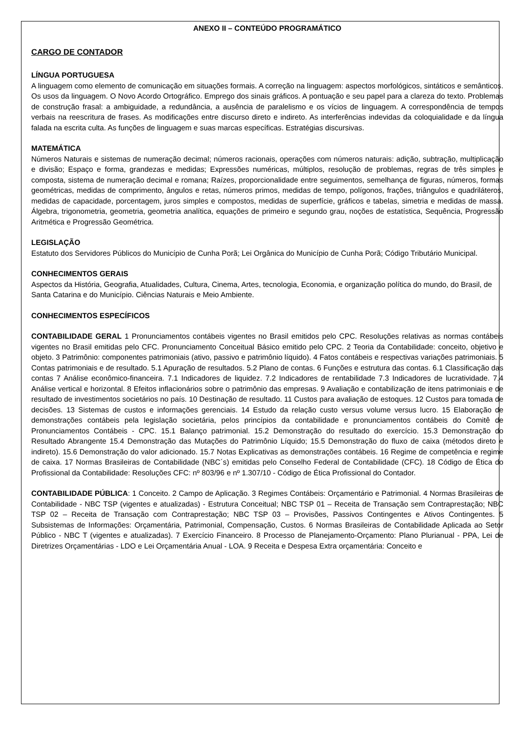ANEXO II – CONTEÚDO PROGRAMÁTICO
CARGO DE CONTADOR
LÍNGUA PORTUGUESA
A linguagem como elemento de comunicação em situações formais. A correção na linguagem: aspectos morfológicos, sintáticos e semânticos. Os usos da linguagem. O Novo Acordo Ortográfico. Emprego dos sinais gráficos. A pontuação e seu papel para a clareza do texto. Problemas de construção frasal: a ambiguidade, a redundância, a ausência de paralelismo e os vícios de linguagem. A correspondência de tempos verbais na reescritura de frases. As modificações entre discurso direto e indireto. As interferências indevidas da coloquialidade e da língua falada na escrita culta. As funções de linguagem e suas marcas específicas. Estratégias discursivas.
MATEMÁTICA
Números Naturais e sistemas de numeração decimal; números racionais, operações com números naturais: adição, subtração, multiplicação e divisão; Espaço e forma, grandezas e medidas; Expressões numéricas, múltiplos, resolução de problemas, regras de três simples e composta, sistema de numeração decimal e romana; Raízes, proporcionalidade entre seguimentos, semelhança de figuras, números, formas geométricas, medidas de comprimento, ângulos e retas, números primos, medidas de tempo, polígonos, frações, triângulos e quadriláteros, medidas de capacidade, porcentagem, juros simples e compostos, medidas de superfície, gráficos e tabelas, simetria e medidas de massa. Álgebra, trigonometria, geometria, geometria analítica, equações de primeiro e segundo grau, noções de estatística, Sequência, Progressão Aritmética e Progressão Geométrica.
LEGISLAÇÃO
Estatuto dos Servidores Públicos do Município de Cunha Porã; Lei Orgânica do Município de Cunha Porã; Código Tributário Municipal.
CONHECIMENTOS GERAIS
Aspectos da História, Geografia, Atualidades, Cultura, Cinema, Artes, tecnologia, Economia, e organização política do mundo, do Brasil, de Santa Catarina e do Município. Ciências Naturais e Meio Ambiente.
CONHECIMENTOS ESPECÍFICOS
CONTABILIDADE GERAL 1 Pronunciamentos contábeis vigentes no Brasil emitidos pelo CPC. Resoluções relativas as normas contábeis vigentes no Brasil emitidas pelo CFC. Pronunciamento Conceitual Básico emitido pelo CPC. 2 Teoria da Contabilidade: conceito, objetivo e objeto. 3 Patrimônio: componentes patrimoniais (ativo, passivo e patrimônio líquido). 4 Fatos contábeis e respectivas variações patrimoniais. 5 Contas patrimoniais e de resultado. 5.1 Apuração de resultados. 5.2 Plano de contas. 6 Funções e estrutura das contas. 6.1 Classificação das contas 7 Análise econômico-financeira. 7.1 Indicadores de liquidez. 7.2 Indicadores de rentabilidade 7.3 Indicadores de lucratividade. 7.4 Análise vertical e horizontal. 8 Efeitos inflacionários sobre o patrimônio das empresas. 9 Avaliação e contabilização de itens patrimoniais e de resultado de investimentos societários no país. 10 Destinação de resultado. 11 Custos para avaliação de estoques. 12 Custos para tomada de decisões. 13 Sistemas de custos e informações gerenciais. 14 Estudo da relação custo versus volume versus lucro. 15 Elaboração de demonstrações contábeis pela legislação societária, pelos princípios da contabilidade e pronunciamentos contábeis do Comitê de Pronunciamentos Contábeis - CPC. 15.1 Balanço patrimonial. 15.2 Demonstração do resultado do exercício. 15.3 Demonstração do Resultado Abrangente 15.4 Demonstração das Mutações do Patrimônio Líquido; 15.5 Demonstração do fluxo de caixa (métodos direto e indireto). 15.6 Demonstração do valor adicionado. 15.7 Notas Explicativas as demonstrações contábeis. 16 Regime de competência e regime de caixa. 17 Normas Brasileiras de Contabilidade (NBC´s) emitidas pelo Conselho Federal de Contabilidade (CFC). 18 Código de Ética do Profissional da Contabilidade: Resoluções CFC: nº 803/96 e nº 1.307/10 - Código de Ética Profissional do Contador.
CONTABILIDADE PÚBLICA: 1 Conceito. 2 Campo de Aplicação. 3 Regimes Contábeis: Orçamentário e Patrimonial. 4 Normas Brasileiras de Contabilidade - NBC TSP (vigentes e atualizadas) - Estrutura Conceitual; NBC TSP 01 – Receita de Transação sem Contraprestação; NBC TSP 02 – Receita de Transação com Contraprestação; NBC TSP 03 – Provisões, Passivos Contingentes e Ativos Contingentes. 5 Subsistemas de Informações: Orçamentária, Patrimonial, Compensação, Custos. 6 Normas Brasileiras de Contabilidade Aplicada ao Setor Público - NBC T (vigentes e atualizadas). 7 Exercício Financeiro. 8 Processo de Planejamento-Orçamento: Plano Plurianual - PPA, Lei de Diretrizes Orçamentárias - LDO e Lei Orçamentária Anual - LOA. 9 Receita e Despesa Extra orçamentária: Conceito e